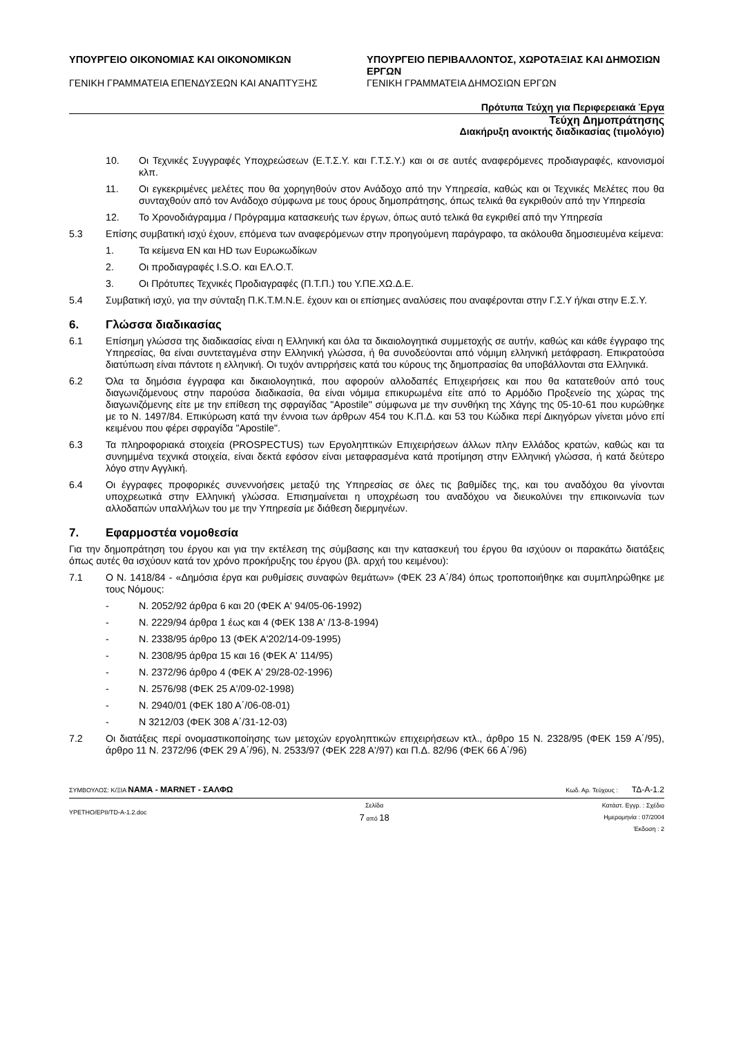ΥΠΟΥΡΓΕΙΟ ΟΙΚΟΝΟΜΙΑΣ ΚΑΙ ΟΙΚΟΝΟΜΙΚΩΝ
ΓΕΝΙΚΗ ΓΡΑΜΜΑΤΕΙΑ ΕΠΕΝΔΥΣΕΩΝ ΚΑΙ ΑΝΑΠΤΥΞΗΣ
ΥΠΟΥΡΓΕΙΟ ΠΕΡΙΒΑΛΛΟΝΤΟΣ, ΧΩΡΟΤΑΞΙΑΣ ΚΑΙ ΔΗΜΟΣΙΩΝ ΕΡΓΩΝ
ΓΕΝΙΚΗ ΓΡΑΜΜΑΤΕΙΑ ΔΗΜΟΣΙΩΝ ΕΡΓΩΝ
Πρότυπα Τεύχη για Περιφερειακά Έργα
Τεύχη Δημοπράτησης
Διακήρυξη ανοικτής διαδικασίας (τιμολόγιο)
10. Οι Τεχνικές Συγγραφές Υποχρεώσεων (Ε.Τ.Σ.Υ. και Γ.Τ.Σ.Υ.) και οι σε αυτές αναφερόμενες προδιαγραφές, κανονισμοί κλπ.
11. Οι εγκεκριμένες μελέτες που θα χορηγηθούν στον Ανάδοχο από την Υπηρεσία, καθώς και οι Τεχνικές Μελέτες που θα συνταχθούν από τον Ανάδοχο σύμφωνα με τους όρους δημοπράτησης, όπως τελικά θα εγκριθούν από την Υπηρεσία
12. Το Χρονοδιάγραμμα / Πρόγραμμα κατασκευής των έργων, όπως αυτό τελικά θα εγκριθεί από την Υπηρεσία
5.3 Επίσης συμβατική ισχύ έχουν, επόμενα των αναφερόμενων στην προηγούμενη παράγραφο, τα ακόλουθα δημοσιευμένα κείμενα:
1. Τα κείμενα ΕΝ και HD των Ευρωκωδίκων
2. Οι προδιαγραφές I.S.O. και ΕΛ.Ο.Τ.
3. Οι Πρότυπες Τεχνικές Προδιαγραφές (Π.Τ.Π.) του Υ.ΠΕ.ΧΩ.Δ.Ε.
5.4 Συμβατική ισχύ, για την σύνταξη Π.Κ.Τ.Μ.Ν.Ε. έχουν και οι επίσημες αναλύσεις που αναφέρονται στην Γ.Σ.Υ ή/και στην Ε.Σ.Υ.
6. Γλώσσα διαδικασίας
6.1 Επίσημη γλώσσα της διαδικασίας είναι η Ελληνική και όλα τα δικαιολογητικά συμμετοχής σε αυτήν, καθώς και κάθε έγγραφο της Υπηρεσίας, θα είναι συντεταγμένα στην Ελληνική γλώσσα, ή θα συνοδεύονται από νόμιμη ελληνική μετάφραση. Επικρατούσα διατύπωση είναι πάντοτε η ελληνική. Οι τυχόν αντιρρήσεις κατά του κύρους της δημοπρασίας θα υποβάλλονται στα Ελληνικά.
6.2 Όλα τα δημόσια έγγραφα και δικαιολογητικά, που αφορούν αλλοδαπές Επιχειρήσεις και που θα κατατεθούν από τους διαγωνιζόμενους στην παρούσα διαδικασία, θα είναι νόμιμα επικυρωμένα είτε από το Αρμόδιο Προξενείο της χώρας της διαγωνιζόμενης είτε με την επίθεση της σφραγίδας "Apostile" σύμφωνα με την συνθήκη της Χάγης της 05-10-61 που κυρώθηκε με το Ν. 1497/84. Επικύρωση κατά την έννοια των άρθρων 454 του Κ.Π.Δ. και 53 του Κώδικα περί Δικηγόρων γίνεται μόνο επί κειμένου που φέρει σφραγίδα "Apostile".
6.3 Τα πληροφοριακά στοιχεία (PROSPECTUS) των Εργοληπτικών Επιχειρήσεων άλλων πλην Ελλάδος κρατών, καθώς και τα συνημμένα τεχνικά στοιχεία, είναι δεκτά εφόσον είναι μεταφρασμένα κατά προτίμηση στην Ελληνική γλώσσα, ή κατά δεύτερο λόγο στην Αγγλική.
6.4 Οι έγγραφες προφορικές συνεννοήσεις μεταξύ της Υπηρεσίας σε όλες τις βαθμίδες της, και του αναδόχου θα γίνονται υποχρεωτικά στην Ελληνική γλώσσα. Επισημαίνεται η υποχρέωση του αναδόχου να διευκολύνει την επικοινωνία των αλλοδαπών υπαλλήλων του με την Υπηρεσία με διάθεση διερμηνέων.
7. Εφαρμοστέα νομοθεσία
Για την δημοπράτηση του έργου και για την εκτέλεση της σύμβασης και την κατασκευή του έργου θα ισχύουν οι παρακάτω διατάξεις όπως αυτές θα ισχύουν κατά τον χρόνο προκήρυξης του έργου (βλ. αρχή του κειμένου):
7.1 Ο Ν. 1418/84 - «Δημόσια έργα και ρυθμίσεις συναφών θεμάτων» (ΦΕΚ 23 Α΄/84) όπως τροποποιήθηκε και συμπληρώθηκε με τους Νόμους:
- Ν. 2052/92 άρθρα 6 και 20 (ΦΕΚ Α' 94/05-06-1992)
- Ν. 2229/94 άρθρα 1 έως και 4 (ΦΕΚ 138 Α' /13-8-1994)
- Ν. 2338/95 άρθρο 13 (ΦΕΚ Α'202/14-09-1995)
- Ν. 2308/95 άρθρα 15 και 16 (ΦΕΚ Α' 114/95)
- Ν. 2372/96 άρθρο 4 (ΦΕΚ Α' 29/28-02-1996)
- Ν. 2576/98 (ΦΕΚ 25 Α'/09-02-1998)
- Ν. 2940/01 (ΦΕΚ 180 Α΄/06-08-01)
- Ν 3212/03 (ΦΕΚ 308 Α΄/31-12-03)
7.2 Οι διατάξεις περί ονομαστικοποίησης των μετοχών εργοληπτικών επιχειρήσεων κτλ., άρθρο 15 Ν. 2328/95 (ΦΕΚ 159 Α΄/95), άρθρο 11 Ν. 2372/96 (ΦΕΚ 29 Α΄/96), Ν. 2533/97 (ΦΕΚ 228 Α'/97) και Π.Δ. 82/96 (ΦΕΚ 66 Α΄/96)
ΣΥΜΒΟΥΛΟΣ: Κ/ΞΙΑ ΝΑΜΑ - MARNET - ΣΑΛΦΩ Κωδ. Αρ. Τεύχους : ΤΔ-Α-1.2
YPETHO/EP8/TD-A-1.2.doc Σελίδα
7 από 18 Κατάστ. Εγγρ. : Σχέδιο
Ημερομηνία : 07/2004
Έκδοση : 2